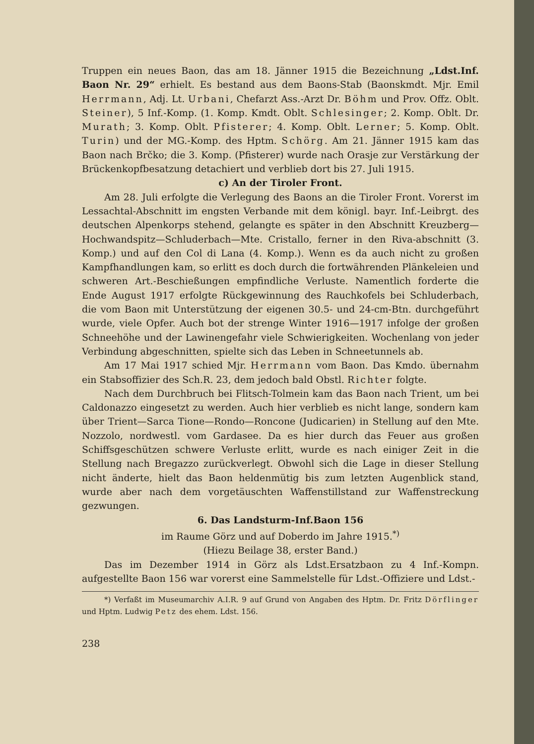Truppen ein neues Baon, das am 18. Jänner 1915 die Bezeichnung „Ldst.Inf. Baon Nr. 29“ erhielt. Es bestand aus dem Baons-Stab (Baonskmdt. Mjr. Emil Herrmann, Adj. Lt. Urbani, Chefarzt Ass.-Arzt Dr. Böhm und Prov. Offz. Oblt. Steiner), 5 Inf.-Komp. (1. Komp. Kmdt. Oblt. Schlesinger; 2. Komp. Oblt. Dr. Murath; 3. Komp. Oblt. Pfisterer; 4. Komp. Oblt. Lerner; 5. Komp. Oblt. Turin) und der MG.-Komp. des Hptm. Schörg. Am 21. Jänner 1915 kam das Baon nach Brčko; die 3. Komp. (Pfisterer) wurde nach Orasje zur Verstärkung der Brückenkopfbesatzung detachiert und verblieb dort bis 27. Juli 1915.
c) An der Tiroler Front.
Am 28. Juli erfolgte die Verlegung des Baons an die Tiroler Front. Vorerst im Lessachtal-Abschnitt im engsten Verbande mit dem königl. bayr. Inf.-Leibrgt. des deutschen Alpenkorps stehend, gelangte es später in den Abschnitt Kreuzberg—Hochwandspitz—Schluderbach—Mte. Cristallo, ferner in den Riva-abschnitt (3. Komp.) und auf den Col di Lana (4. Komp.). Wenn es da auch nicht zu großen Kampfhandlungen kam, so erlitt es doch durch die fortwährenden Plänkeleien und schweren Art.-Beschießungen empfindliche Verluste. Namentlich forderte die Ende August 1917 erfolgte Rückgewinnung des Rauchkofels bei Schluderbach, die vom Baon mit Unterstützung der eigenen 30.5- und 24-cm-Btn. durchgeführt wurde, viele Opfer. Auch bot der strenge Winter 1916—1917 infolge der großen Schneehöhe und der Lawinengefahr viele Schwierigkeiten. Wochenlang von jeder Verbindung abgeschnitten, spielte sich das Leben in Schneetunnels ab.
Am 17 Mai 1917 schied Mjr. Herrmann vom Baon. Das Kmdo. übernahm ein Stabsoffizier des Sch.R. 23, dem jedoch bald Obstl. Richter folgte.
Nach dem Durchbruch bei Flitsch-Tolmein kam das Baon nach Trient, um bei Caldonazzo eingesetzt zu werden. Auch hier verblieb es nicht lange, sondern kam über Trient—Sarca Tione—Rondo—Roncone (Judicarien) in Stellung auf den Mte. Nozzolo, nordwestl. vom Gardasee. Da es hier durch das Feuer aus großen Schiffsgeschützen schwere Verluste erlitt, wurde es nach einiger Zeit in die Stellung nach Bregazzo zurückverlegt. Obwohl sich die Lage in dieser Stellung nicht änderte, hielt das Baon heldenmütig bis zum letzten Augenblick stand, wurde aber nach dem vorgetäuschten Waffenstillstand zur Waffenstreckung gezwungen.
6. Das Landsturm-Inf.Baon 156
im Raume Görz und auf Doberdo im Jahre 1915.<sup>*)</sup>
(Hiezu Beilage 38, erster Band.)
Das im Dezember 1914 in Görz als Ldst.Ersatzbaon zu 4 Inf.-Kompn. aufgestellte Baon 156 war vorerst eine Sammelstelle für Ldst.-Offiziere und Ldst.-
*) Verfaßt im Museumarchiv A.I.R. 9 auf Grund von Angaben des Hptm. Dr. Fritz Dörflinger und Hptm. Ludwig Petz des ehem. Ldst. 156.
238